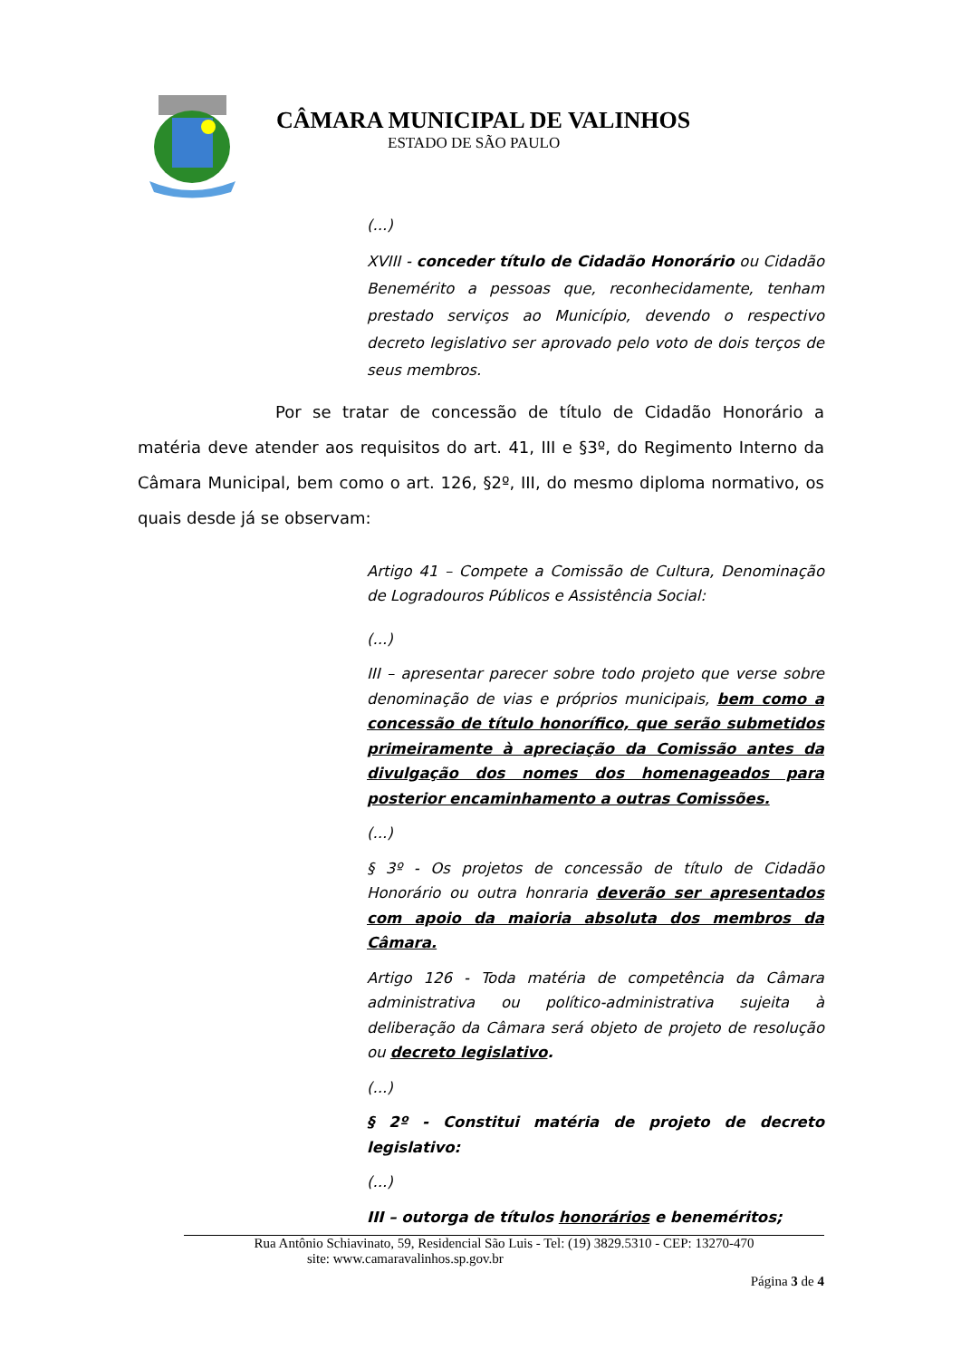CÂMARA MUNICIPAL DE VALINHOS
ESTADO DE SÃO PAULO
(...)
XVIII - conceder título de Cidadão Honorário ou Cidadão Benemérito a pessoas que, reconhecidamente, tenham prestado serviços ao Município, devendo o respectivo decreto legislativo ser aprovado pelo voto de dois terços de seus membros.
Por se tratar de concessão de título de Cidadão Honorário a matéria deve atender aos requisitos do art. 41, III e §3º, do Regimento Interno da Câmara Municipal, bem como o art. 126, §2º, III, do mesmo diploma normativo, os quais desde já se observam:
Artigo 41 – Compete a Comissão de Cultura, Denominação de Logradouros Públicos e Assistência Social:
(...)
III – apresentar parecer sobre todo projeto que verse sobre denominação de vias e próprios municipais, bem como a concessão de título honorífico, que serão submetidos primeiramente à apreciação da Comissão antes da divulgação dos nomes dos homenageados para posterior encaminhamento a outras Comissões.
(...)
§ 3º - Os projetos de concessão de título de Cidadão Honorário ou outra honraria deverão ser apresentados com apoio da maioria absoluta dos membros da Câmara.
Artigo 126 - Toda matéria de competência da Câmara administrativa ou político-administrativa sujeita à deliberação da Câmara será objeto de projeto de resolução ou decreto legislativo.
(...)
§ 2º - Constitui matéria de projeto de decreto legislativo:
(...)
III – outorga de títulos honorários e beneméritos;
Rua Antônio Schiavinato, 59, Residencial São Luis - Tel: (19) 3829.5310 - CEP: 13270-470
site: www.camaravalinhos.sp.gov.br
Página 3 de 4